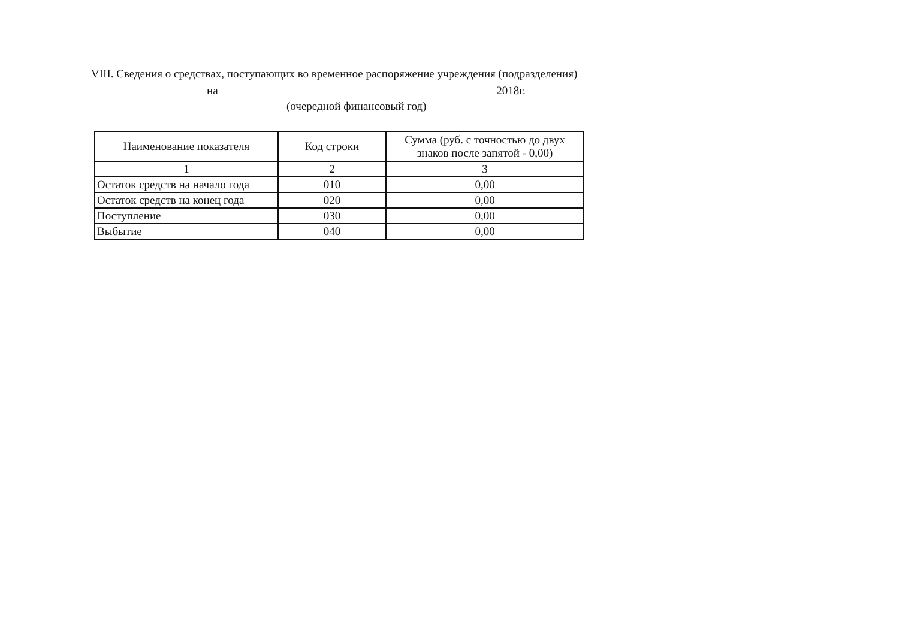VIII. Сведения о средствах, поступающих во временное распоряжение учреждения (подразделения)
на 2018г.
(очередной финансовый год)
| Наименование показателя | Код строки | Сумма (руб. с точностью до двух знаков после запятой - 0,00) |
| --- | --- | --- |
| 1 | 2 | 3 |
| Остаток средств на начало года | 010 | 0,00 |
| Остаток средств на конец года | 020 | 0,00 |
| Поступление | 030 | 0,00 |
| Выбытие | 040 | 0,00 |